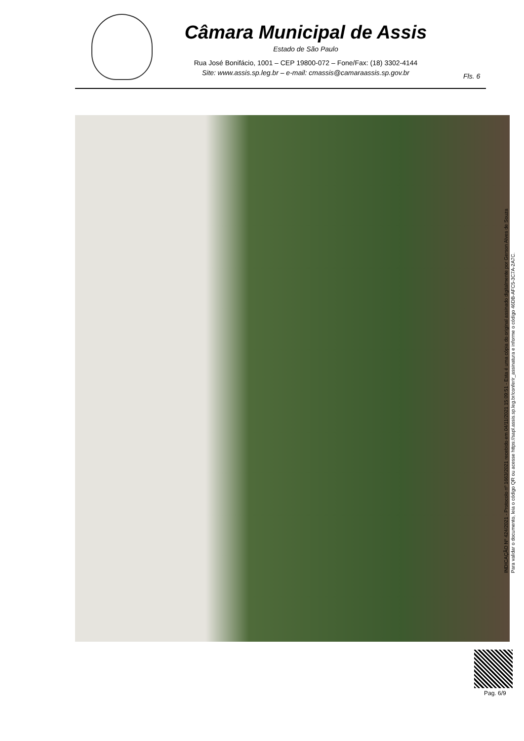Câmara Municipal de Assis
Estado de São Paulo
Rua José Bonifácio, 1001 – CEP 19800-072 – Fone/Fax: (18) 3302-4144
Site: www.assis.sp.leg.br – e-mail: cmassis@camaraassis.sp.gov.br
Fls. 6
INDICAÇÃO Nº 424/2021 - Protocolo nº 1663/2021 recebido em 04/11/2021 15:09:51 - Esta é uma cópia do original assinado digitalmente por Gerson Alves de Souza
Para validar o documento, leia o código QR ou acesse https://sapl.assis.sp.leg.br/conferir_assinatura e informe o código 46DB-AFC5-3C7A-2A7C.
Pag. 6/9